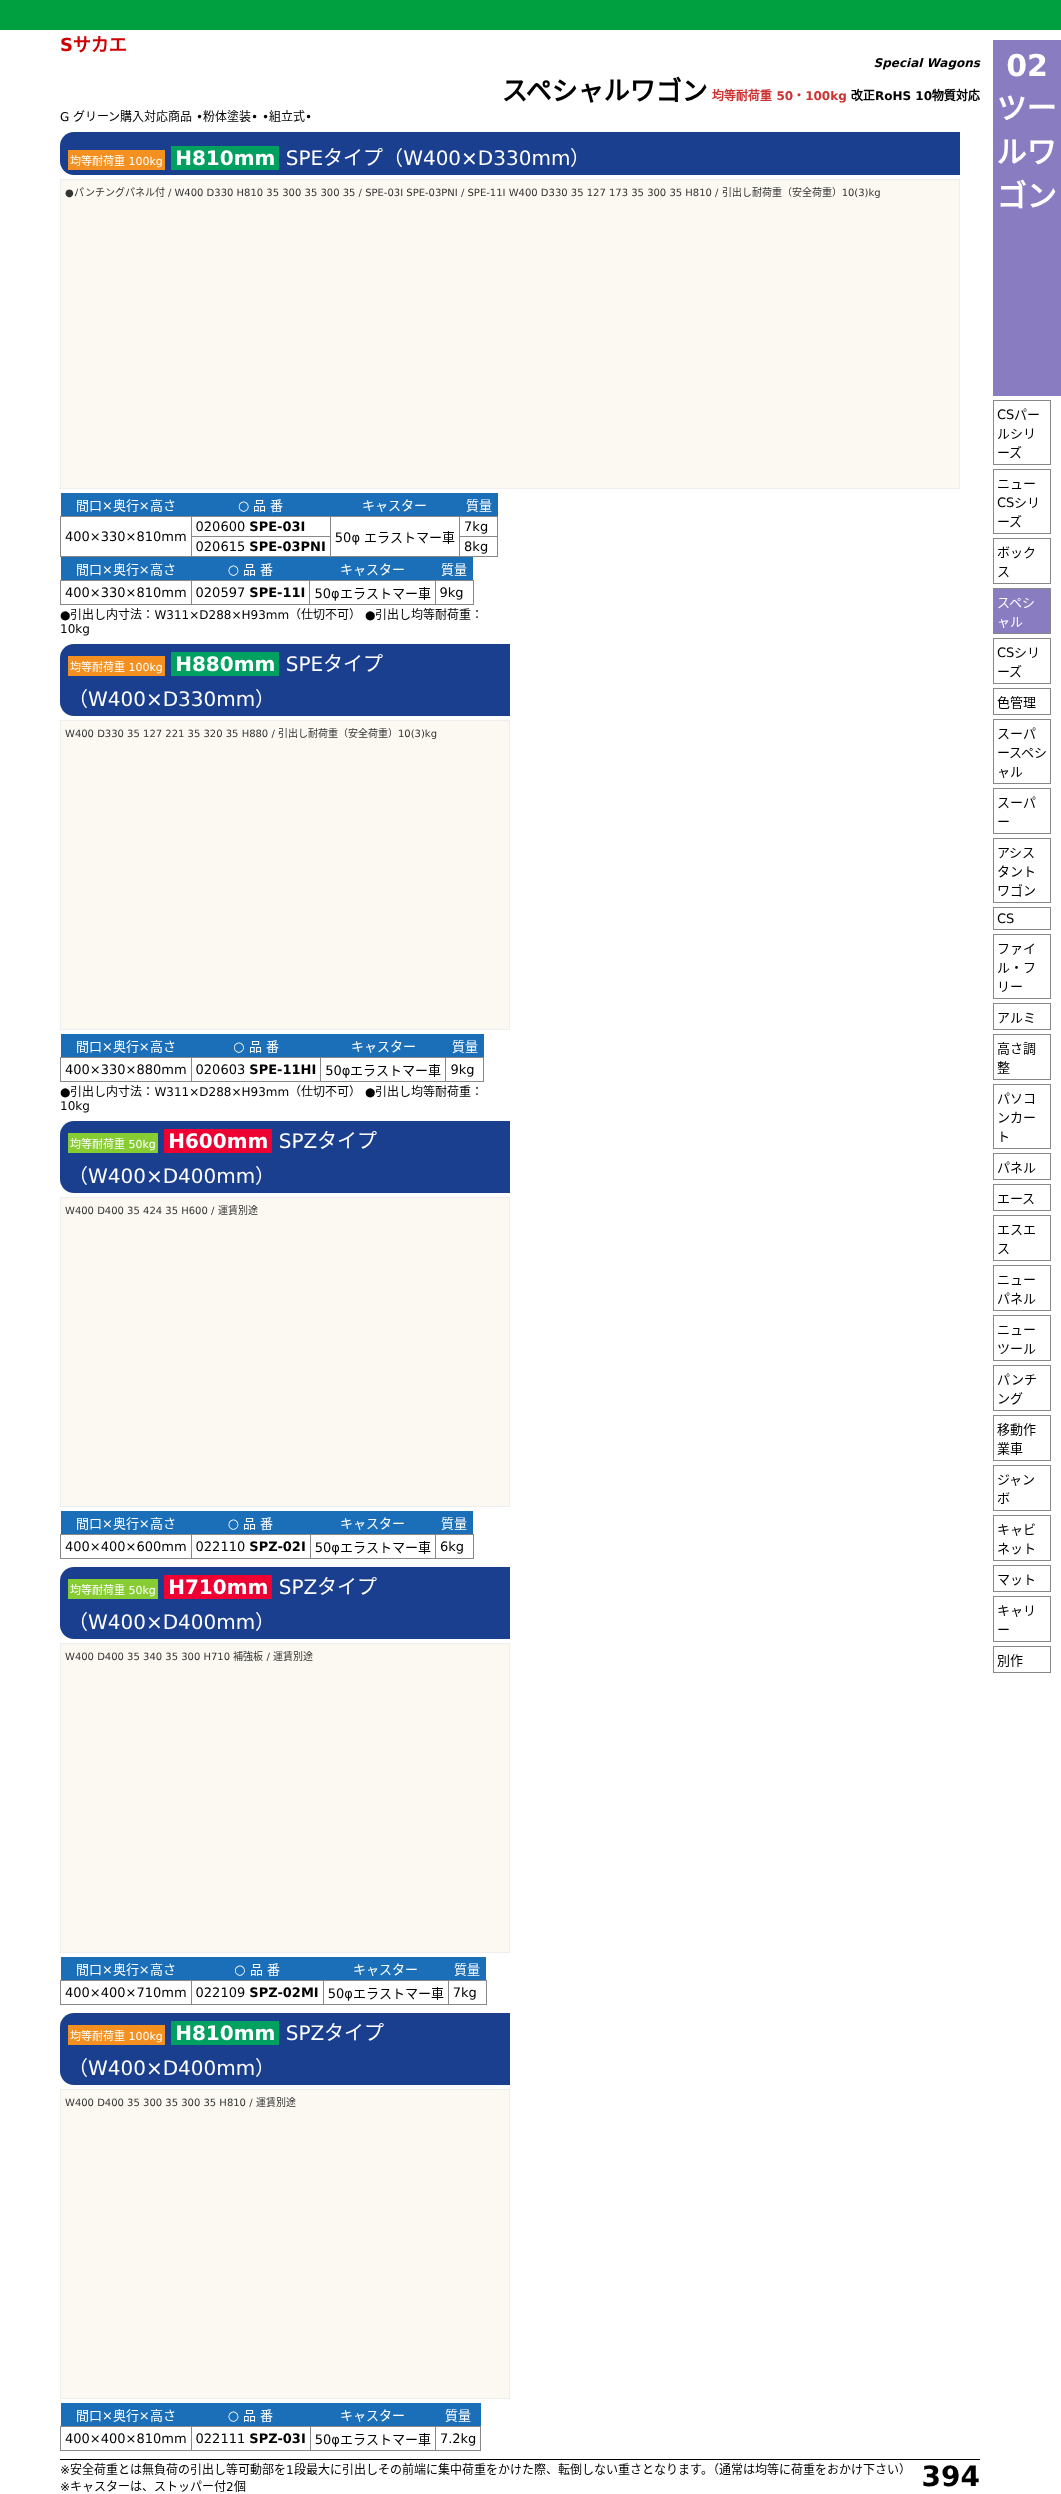Sサカエ
Special Wagons
スペシャルワゴン 均等耐荷重 50・100kg 改正RoHS 10物質対応
G グリーン購入対応商品 •粉体塗装• •組立式•
均等耐荷重 100kg H810mm SPEタイプ（W400×D330mm）
●パンチングパネル付 / W400 D330 H810 35 300 35 300 35 / SPE-03I SPE-03PNI / SPE-11I W400 D330 35 127 173 35 300 35 H810 / 引出し耐荷重（安全荷重）10(3)kg
| 間口×奥行×高さ | ○ 品 番 | キャスター | 質量 |
| --- | --- | --- | --- |
| 400×330×810mm | 020600 SPE-03I | 50φ エラストマー車 | 7kg |
| | 020615 SPE-03PNI | | 8kg |
| 間口×奥行×高さ | ○ 品 番 | キャスター | 質量 |
| --- | --- | --- | --- |
| 400×330×810mm | 020597 SPE-11I | 50φエラストマー車 | 9kg |
●引出し内寸法：W311×D288×H93mm（仕切不可） ●引出し均等耐荷重：10kg
均等耐荷重 100kg H880mm SPEタイプ（W400×D330mm）
W400 D330 35 127 221 35 320 35 H880 / 引出し耐荷重（安全荷重）10(3)kg
| 間口×奥行×高さ | ○ 品 番 | キャスター | 質量 |
| --- | --- | --- | --- |
| 400×330×880mm | 020603 SPE-11HI | 50φエラストマー車 | 9kg |
●引出し内寸法：W311×D288×H93mm（仕切不可） ●引出し均等耐荷重：10kg
均等耐荷重 50kg H600mm SPZタイプ（W400×D400mm）
W400 D400 35 424 35 H600 / 運賃別途
| 間口×奥行×高さ | ○ 品 番 | キャスター | 質量 |
| --- | --- | --- | --- |
| 400×400×600mm | 022110 SPZ-02I | 50φエラストマー車 | 6kg |
均等耐荷重 50kg H710mm SPZタイプ（W400×D400mm）
W400 D400 35 340 35 300 H710 補強板 / 運賃別途
| 間口×奥行×高さ | ○ 品 番 | キャスター | 質量 |
| --- | --- | --- | --- |
| 400×400×710mm | 022109 SPZ-02MI | 50φエラストマー車 | 7kg |
均等耐荷重 100kg H810mm SPZタイプ（W400×D400mm）
W400 D400 35 300 35 300 35 H810 / 運賃別途
| 間口×奥行×高さ | ○ 品 番 | キャスター | 質量 |
| --- | --- | --- | --- |
| 400×400×810mm | 022111 SPZ-03I | 50φエラストマー車 | 7.2kg |
※安全荷重とは無負荷の引出し等可動部を1段最大に引出しその前端に集中荷重をかけた際、転倒しない重さとなります。（通常は均等に荷重をおかけ下さい）
※キャスターは、ストッパー付2個
394
02
ツールワゴン
CSパールシリーズ
ニューCSシリーズ
ボックス
スペシャル
CSシリーズ
色管理
スーパースペシャル
スーパー
アシスタントワゴン
CS
ファイル・フリー
アルミ
高さ調整
パソコンカート
パネル
エース
エスエス
ニューパネル
ニューツール
パンチング
移動作業車
ジャンボ
キャビネット
マット
キャリー
別作